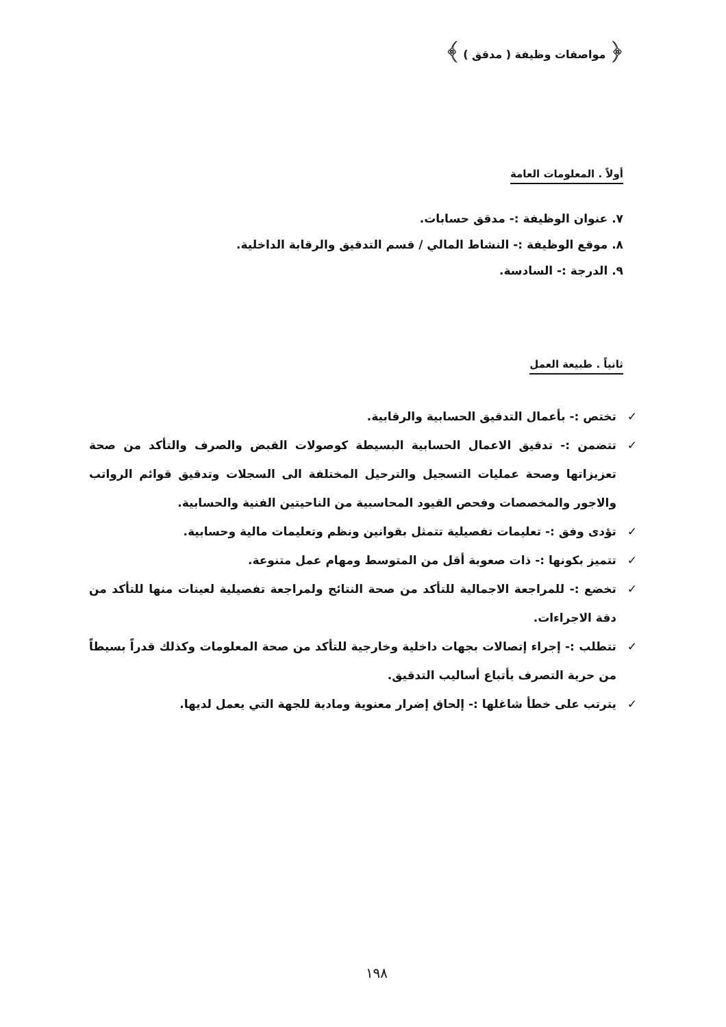﴿ مواصفات وظيفة ( مدقق ) ﴾
أولاً . المعلومات العامة
٧. عنوان الوظيفة :- مدقق حسابات.
٨. موقع الوظيفة :- النشاط المالي / قسم التدقيق والرقابة الداخلية.
٩. الدرجة :- السادسة.
ثانياً . طبيعة العمل
✓ تختص :- بأعمال التدقيق الحسابية والرقابية.
✓ تتضمن :- تدقيق الاعمال الحسابية البسيطة كوصولات القبض والصرف والتأكد من صحة تعزيزاتها وصحة عمليات التسجيل والترحيل المختلفة الى السجلات وتدقيق قوائم الرواتب والاجور والمخصصات وفحص القيود المحاسبية من الناحيتين الفنية والحسابية.
✓ تؤدى وفق :- تعليمات تفصيلية تتمثل بقوانين ونظم وتعليمات مالية وحسابية.
✓ تتميز بكونها :- ذات صعوبة أقل من المتوسط ومهام عمل متنوعة.
✓ تخضع :- للمراجعة الاجمالية للتأكد من صحة النتائج ولمراجعة تفصيلية لعينات منها للتأكد من دقة الاجراءات.
✓ تتطلب :- إجراء إتصالات بجهات داخلية وخارجية للتأكد من صحة المعلومات وكذلك قدراً بسيطاً من حرية التصرف بأتباع أساليب التدقيق.
✓ يترتب على خطأ شاغلها :- إلحاق إضرار معنوية ومادية للجهة التي يعمل لديها.
١٩٨